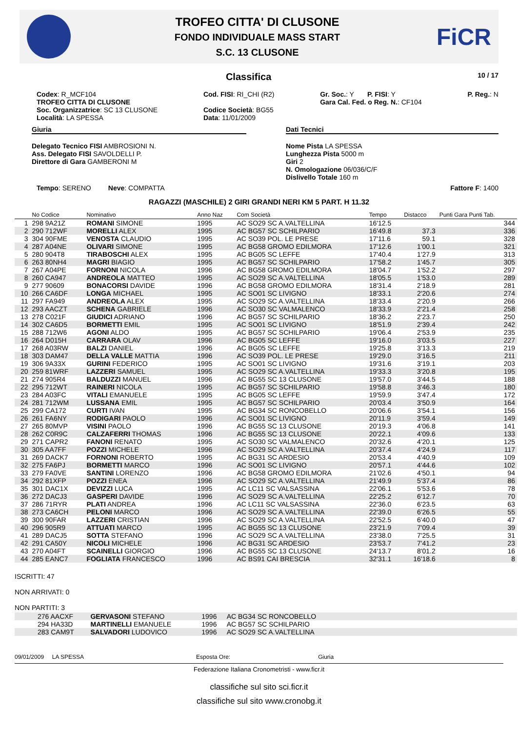TROFEO CITTA' DI CLUSONE
FONDO INDIVIDUALE MASS START
S.C. 13 CLUSONE
FiCR
Classifica 10 / 17
Codex: R_MCF104
TROFEO CITTA DI CLUSONE
Soc. Organizzatrice: SC 13 CLUSONE
Località: LA SPESSA
Cod. FISI: RI_CHI (R2)
Codice Società: BG55
Data: 11/01/2009
Gr. Soc.: Y P. FISI: Y
Gara Cal. Fed. o Reg. N.: CF104
P. Reg.: N
Giuria
Delegato Tecnico FISI AMBROSIONI N.
Ass. Delegato FISI SAVOLDELLI P.
Direttore di Gara GAMBERONI M
Dati Tecnici
Nome Pista LA SPESSA
Lunghezza Pista 5000 m
Giri 2
N. Omologazione 06/036/C/F
Dislivello Totale 160 m
Tempo: SERENO Neve: COMPATTA Fattore F: 1400
RAGAZZI (MASCHILE) 2 GIRI GRANDI NERI KM 5 PART. H 11.32
| | No Codice | Nominativo | Anno Naz | Com Società | Tempo | Distacco | Punti Gara Punti Tab. |
| --- | --- | --- | --- | --- | --- | --- | --- |
| 1 | 298 9A21Z | ROMANI SIMONE | 1995 | AC SO29 SC A.VALTELLINA | 16'12.5 | | 344 |
| 2 | 290 712WF | MORELLI ALEX | 1995 | AC BG57 SC SCHILPARIO | 16'49.8 | 37.3 | 336 |
| 3 | 304 90FME | VENOSTA CLAUDIO | 1995 | AC SO39 POL. LE PRESE | 17'11.6 | 59.1 | 328 |
| 4 | 287 A04NE | OLIVARI SIMONE | 1995 | AC BG58 GROMO EDILMORA | 17'12.6 | 1'00.1 | 321 |
| 5 | 280 904T8 | TIRABOSCHI ALEX | 1995 | AC BG05 SC LEFFE | 17'40.4 | 1'27.9 | 313 |
| 6 | 263 80NH4 | MAGRI BIAGIO | 1995 | AC BG57 SC SCHILPARIO | 17'58.2 | 1'45.7 | 305 |
| 7 | 267 A04PE | FORNONI NICOLA | 1996 | AC BG58 GROMO EDILMORA | 18'04.7 | 1'52.2 | 297 |
| 8 | 260 CA947 | ANDREOLA MATTEO | 1995 | AC SO29 SC A.VALTELLINA | 18'05.5 | 1'53.0 | 289 |
| 9 | 277 90609 | BONACORSI DAVIDE | 1996 | AC BG58 GROMO EDILMORA | 18'31.4 | 2'18.9 | 281 |
| 10 | 266 CA6DF | LONGA MICHAEL | 1995 | AC SO01 SC LIVIGNO | 18'33.1 | 2'20.6 | 274 |
| 11 | 297 FA949 | ANDREOLA ALEX | 1995 | AC SO29 SC A.VALTELLINA | 18'33.4 | 2'20.9 | 266 |
| 12 | 293 AACZT | SCHENA GABRIELE | 1996 | AC SO30 SC VALMALENCO | 18'33.9 | 2'21.4 | 258 |
| 13 | 278 C021F | GIUDICI ADRIANO | 1996 | AC BG57 SC SCHILPARIO | 18'36.2 | 2'23.7 | 250 |
| 14 | 302 CA6D5 | BORMETTI EMIL | 1995 | AC SO01 SC LIVIGNO | 18'51.9 | 2'39.4 | 242 |
| 15 | 288 712W6 | AGONI ALDO | 1995 | AC BG57 SC SCHILPARIO | 19'06.4 | 2'53.9 | 235 |
| 16 | 264 D015H | CARRARA OLAV | 1996 | AC BG05 SC LEFFE | 19'16.0 | 3'03.5 | 227 |
| 17 | 268 A03RW | BALZI DANIEL | 1996 | AC BG05 SC LEFFE | 19'25.8 | 3'13.3 | 219 |
| 18 | 303 DAM47 | DELLA VALLE MATTIA | 1996 | AC SO39 POL. LE PRESE | 19'29.0 | 3'16.5 | 211 |
| 19 | 306 9A33X | GURINI FEDERICO | 1995 | AC SO01 SC LIVIGNO | 19'31.6 | 3'19.1 | 203 |
| 20 | 259 81WRF | LAZZERI SAMUEL | 1995 | AC SO29 SC A.VALTELLINA | 19'33.3 | 3'20.8 | 195 |
| 21 | 274 905R4 | BALDUZZI MANUEL | 1996 | AC BG55 SC 13 CLUSONE | 19'57.0 | 3'44.5 | 188 |
| 22 | 295 712WT | RAINERI NICOLA | 1995 | AC BG57 SC SCHILPARIO | 19'58.8 | 3'46.3 | 180 |
| 23 | 284 A03FC | VITALI EMANUELE | 1995 | AC BG05 SC LEFFE | 19'59.9 | 3'47.4 | 172 |
| 24 | 281 712WM | LUSSANA EMIL | 1995 | AC BG57 SC SCHILPARIO | 20'03.4 | 3'50.9 | 164 |
| 25 | 299 CA172 | CURTI IVAN | 1995 | AC BG34 SC RONCOBELLO | 20'06.6 | 3'54.1 | 156 |
| 26 | 261 FA6NY | RODIGARI PAOLO | 1996 | AC SO01 SC LIVIGNO | 20'11.9 | 3'59.4 | 149 |
| 27 | 265 80MVP | VISINI PAOLO | 1996 | AC BG55 SC 13 CLUSONE | 20'19.3 | 4'06.8 | 141 |
| 28 | 262 C0R9C | CALZAFERRI THOMAS | 1996 | AC BG55 SC 13 CLUSONE | 20'22.1 | 4'09.6 | 133 |
| 29 | 271 CAPR2 | FANONI RENATO | 1995 | AC SO30 SC VALMALENCO | 20'32.6 | 4'20.1 | 125 |
| 30 | 305 AA7FF | POZZI MICHELE | 1996 | AC SO29 SC A.VALTELLINA | 20'37.4 | 4'24.9 | 117 |
| 31 | 269 DACK7 | FORNONI ROBERTO | 1995 | AC BG31 SC ARDESIO | 20'53.4 | 4'40.9 | 109 |
| 32 | 275 FA6PJ | BORMETTI MARCO | 1996 | AC SO01 SC LIVIGNO | 20'57.1 | 4'44.6 | 102 |
| 33 | 279 FA0VE | SANTINI LORENZO | 1996 | AC BG58 GROMO EDILMORA | 21'02.6 | 4'50.1 | 94 |
| 34 | 292 81XFP | POZZI ENEA | 1996 | AC SO29 SC A.VALTELLINA | 21'49.9 | 5'37.4 | 86 |
| 35 | 301 DAC1X | DEVIZZI LUCA | 1995 | AC LC11 SC VALSASSINA | 22'06.1 | 5'53.6 | 78 |
| 36 | 272 DACJ3 | GASPERI DAVIDE | 1996 | AC SO29 SC A.VALTELLINA | 22'25.2 | 6'12.7 | 70 |
| 37 | 286 71RYR | PLATI ANDREA | 1996 | AC LC11 SC VALSASSINA | 22'36.0 | 6'23.5 | 63 |
| 38 | 273 CA6CH | PELONI MARCO | 1996 | AC SO29 SC A.VALTELLINA | 22'39.0 | 6'26.5 | 55 |
| 39 | 300 90FAR | LAZZERI CRISTIAN | 1996 | AC SO29 SC A.VALTELLINA | 22'52.5 | 6'40.0 | 47 |
| 40 | 296 905R9 | ATTUATI MARCO | 1995 | AC BG55 SC 13 CLUSONE | 23'21.9 | 7'09.4 | 39 |
| 41 | 289 DACJ5 | SOTTA STEFANO | 1996 | AC SO29 SC A.VALTELLINA | 23'38.0 | 7'25.5 | 31 |
| 42 | 291 CA50Y | NICOLI MICHELE | 1996 | AC BG31 SC ARDESIO | 23'53.7 | 7'41.2 | 23 |
| 43 | 270 A04FT | SCAINELLI GIORGIO | 1996 | AC BG55 SC 13 CLUSONE | 24'13.7 | 8'01.2 | 16 |
| 44 | 285 EANC7 | FOGLIATA FRANCESCO | 1996 | AC BS91 CAI BRESCIA | 32'31.1 | 16'18.6 | 8 |
ISCRITTI: 47
NON ARRIVATI: 0
NON PARTITI: 3
| | 276 AACXF | GERVASONI STEFANO | 1996 | AC BG34 SC RONCOBELLO | |
| | 294 HA33D | MARTINELLI EMANUELE | 1996 | AC BG57 SC SCHILPARIO | |
| | 283 CAM9T | SALVADORI LUDOVICO | 1996 | AC SO29 SC A.VALTELLINA | |
09/01/2009 LA SPESSA Esposta Ore: Giuria
Federazione Italiana Cronometristi - www.ficr.it
classifiche sul sito sci.ficr.it
classifiche sul sito www.cronobg.it